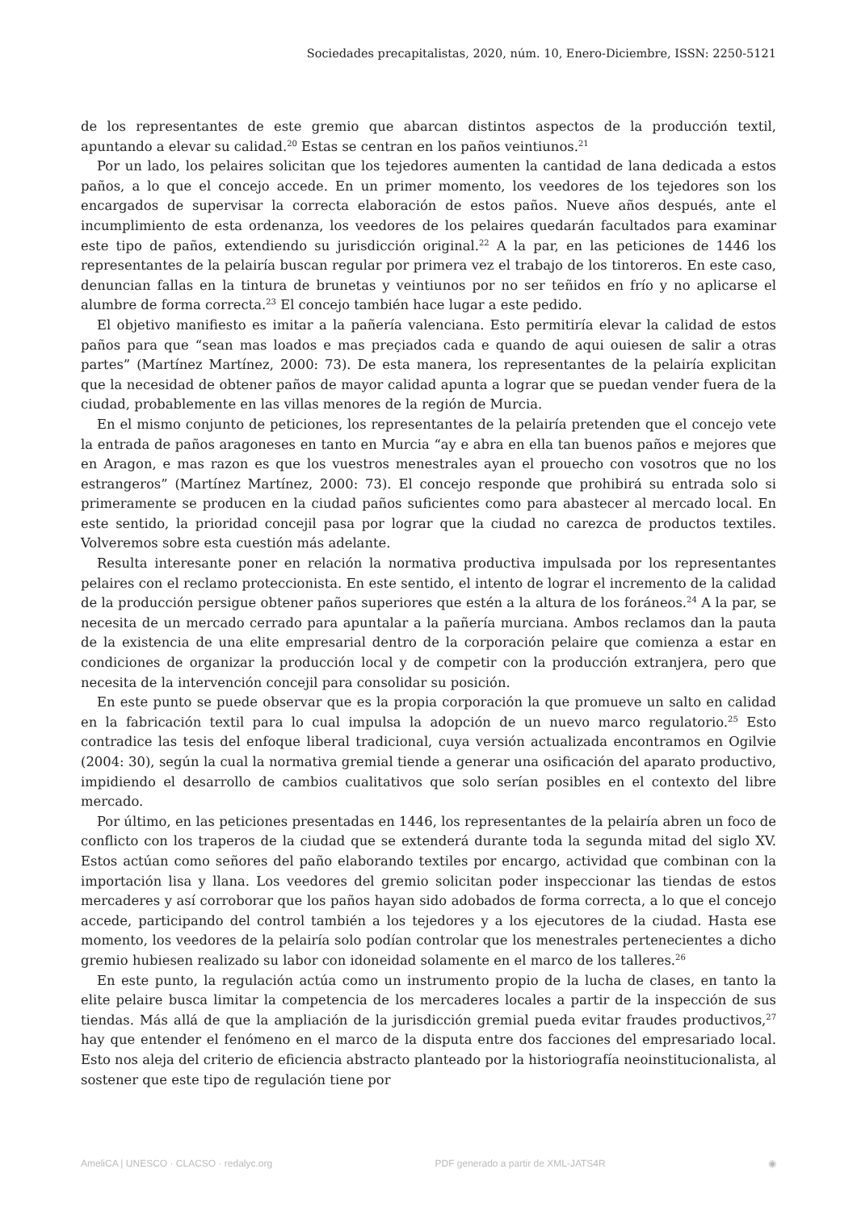Sociedades precapitalistas, 2020, núm. 10, Enero-Diciembre, ISSN: 2250-5121
de los representantes de este gremio que abarcan distintos aspectos de la producción textil, apuntando a elevar su calidad.<sup>20</sup> Estas se centran en los paños veintiunos.<sup>21</sup>
Por un lado, los pelaires solicitan que los tejedores aumenten la cantidad de lana dedicada a estos paños, a lo que el concejo accede. En un primer momento, los veedores de los tejedores son los encargados de supervisar la correcta elaboración de estos paños. Nueve años después, ante el incumplimiento de esta ordenanza, los veedores de los pelaires quedarán facultados para examinar este tipo de paños, extendiendo su jurisdicción original.<sup>22</sup> A la par, en las peticiones de 1446 los representantes de la pelairía buscan regular por primera vez el trabajo de los tintoreros. En este caso, denuncian fallas en la tintura de brunetas y veintiunos por no ser teñidos en frío y no aplicarse el alumbre de forma correcta.<sup>23</sup> El concejo también hace lugar a este pedido.
El objetivo manifiesto es imitar a la pañería valenciana. Esto permitiría elevar la calidad de estos paños para que “sean mas loados e mas preçiados cada e quando de aqui ouiesen de salir a otras partes” (Martínez Martínez, 2000: 73). De esta manera, los representantes de la pelairía explicitan que la necesidad de obtener paños de mayor calidad apunta a lograr que se puedan vender fuera de la ciudad, probablemente en las villas menores de la región de Murcia.
En el mismo conjunto de peticiones, los representantes de la pelairía pretenden que el concejo vete la entrada de paños aragoneses en tanto en Murcia “ay e abra en ella tan buenos paños e mejores que en Aragon, e mas razon es que los vuestros menestrales ayan el prouecho con vosotros que no los estrangeros” (Martínez Martínez, 2000: 73). El concejo responde que prohibirá su entrada solo si primeramente se producen en la ciudad paños suficientes como para abastecer al mercado local. En este sentido, la prioridad concejil pasa por lograr que la ciudad no carezca de productos textiles. Volveremos sobre esta cuestión más adelante.
Resulta interesante poner en relación la normativa productiva impulsada por los representantes pelaires con el reclamo proteccionista. En este sentido, el intento de lograr el incremento de la calidad de la producción persigue obtener paños superiores que estén a la altura de los foráneos.<sup>24</sup> A la par, se necesita de un mercado cerrado para apuntalar a la pañería murciana. Ambos reclamos dan la pauta de la existencia de una elite empresarial dentro de la corporación pelaire que comienza a estar en condiciones de organizar la producción local y de competir con la producción extranjera, pero que necesita de la intervención concejil para consolidar su posición.
En este punto se puede observar que es la propia corporación la que promueve un salto en calidad en la fabricación textil para lo cual impulsa la adopción de un nuevo marco regulatorio.<sup>25</sup> Esto contradice las tesis del enfoque liberal tradicional, cuya versión actualizada encontramos en Ogilvie (2004: 30), según la cual la normativa gremial tiende a generar una osificación del aparato productivo, impidiendo el desarrollo de cambios cualitativos que solo serían posibles en el contexto del libre mercado.
Por último, en las peticiones presentadas en 1446, los representantes de la pelairía abren un foco de conflicto con los traperos de la ciudad que se extenderá durante toda la segunda mitad del siglo XV. Estos actúan como señores del paño elaborando textiles por encargo, actividad que combinan con la importación lisa y llana. Los veedores del gremio solicitan poder inspeccionar las tiendas de estos mercaderes y así corroborar que los paños hayan sido adobados de forma correcta, a lo que el concejo accede, participando del control también a los tejedores y a los ejecutores de la ciudad. Hasta ese momento, los veedores de la pelairía solo podían controlar que los menestrales pertenecientes a dicho gremio hubiesen realizado su labor con idoneidad solamente en el marco de los talleres.<sup>26</sup>
En este punto, la regulación actúa como un instrumento propio de la lucha de clases, en tanto la elite pelaire busca limitar la competencia de los mercaderes locales a partir de la inspección de sus tiendas. Más allá de que la ampliación de la jurisdicción gremial pueda evitar fraudes productivos,<sup>27</sup> hay que entender el fenómeno en el marco de la disputa entre dos facciones del empresariado local. Esto nos aleja del criterio de eficiencia abstracto planteado por la historiografía neoinstitucionalista, al sostener que este tipo de regulación tiene por
AmeliCA | UNESCO · CLACSO · redalyc.org PDF generado a partir de XML-JATS4R ◉